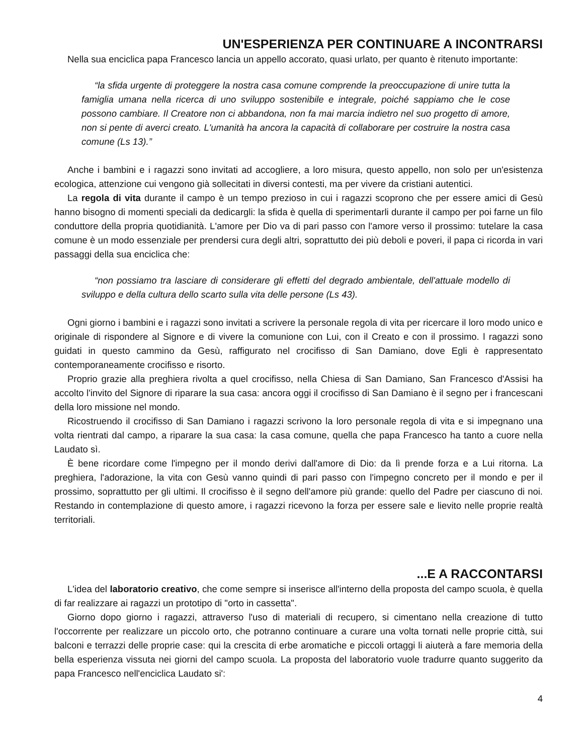UN'ESPERIENZA PER CONTINUARE A INCONTRARSI
Nella sua enciclica papa Francesco lancia un appello accorato, quasi urlato, per quanto è ritenuto importante:
“la sfida urgente di proteggere la nostra casa comune comprende la preoccupazione di unire tutta la famiglia umana nella ricerca di uno sviluppo sostenibile e integrale, poiché sappiamo che le cose possono cambiare. Il Creatore non ci abbandona, non fa mai marcia indietro nel suo progetto di amore, non si pente di averci creato. L'umanità ha ancora la capacità di collaborare per costruire la nostra casa comune (Ls 13).”
Anche i bambini e i ragazzi sono invitati ad accogliere, a loro misura, questo appello, non solo per un'esistenza ecologica, attenzione cui vengono già sollecitati in diversi contesti, ma per vivere da cristiani autentici.
La regola di vita durante il campo è un tempo prezioso in cui i ragazzi scoprono che per essere amici di Gesù hanno bisogno di momenti speciali da dedicargli: la sfida è quella di sperimentarli durante il campo per poi farne un filo conduttore della propria quotidianità. L'amore per Dio va di pari passo con l'amore verso il prossimo: tutelare la casa comune è un modo essenziale per prendersi cura degli altri, soprattutto dei più deboli e poveri, il papa ci ricorda in vari passaggi della sua enciclica che:
“non possiamo tra lasciare di considerare gli effetti del degrado ambientale, dell'attuale modello di sviluppo e della cultura dello scarto sulla vita delle persone (Ls 43).
Ogni giorno i bambini e i ragazzi sono invitati a scrivere la personale regola di vita per ricercare il loro modo unico e originale di rispondere al Signore e di vivere la comunione con Lui, con il Creato e con il prossimo. l ragazzi sono guidati in questo cammino da Gesù, raffigurato nel crocifisso di San Damiano, dove Egli è rappresentato contemporaneamente crocifisso e risorto.
Proprio grazie alla preghiera rivolta a quel crocifisso, nella Chiesa di San Damiano, San Francesco d'Assisi ha accolto l'invito del Signore di riparare la sua casa: ancora oggi il crocifisso di San Damiano è il segno per i francescani della loro missione nel mondo.
Ricostruendo il crocifisso di San Damiano i ragazzi scrivono la loro personale regola di vita e si impegnano una volta rientrati dal campo, a riparare la sua casa: la casa comune, quella che papa Francesco ha tanto a cuore nella Laudato sì.
È bene ricordare come l'impegno per il mondo derivi dall'amore di Dio: da lì prende forza e a Lui ritorna. La preghiera, l'adorazione, la vita con Gesù vanno quindi di pari passo con l'impegno concreto per il mondo e per il prossimo, soprattutto per gli ultimi. Il crocifisso è il segno dell'amore più grande: quello del Padre per ciascuno di noi. Restando in contemplazione di questo amore, i ragazzi ricevono la forza per essere sale e lievito nelle proprie realtà territoriali.
...E A RACCONTARSI
L'idea del laboratorio creativo, che come sempre si inserisce all'interno della proposta del campo scuola, è quella di far realizzare ai ragazzi un prototipo di "orto in cassetta".
Giorno dopo giorno i ragazzi, attraverso l'uso di materiali di recupero, si cimentano nella creazione di tutto l'occorrente per realizzare un piccolo orto, che potranno continuare a curare una volta tornati nelle proprie città, sui balconi e terrazzi delle proprie case: qui la crescita di erbe aromatiche e piccoli ortaggi li aiuterà a fare memoria della bella esperienza vissuta nei giorni del campo scuola. La proposta del laboratorio vuole tradurre quanto suggerito da papa Francesco nell'enciclica Laudato si':
4